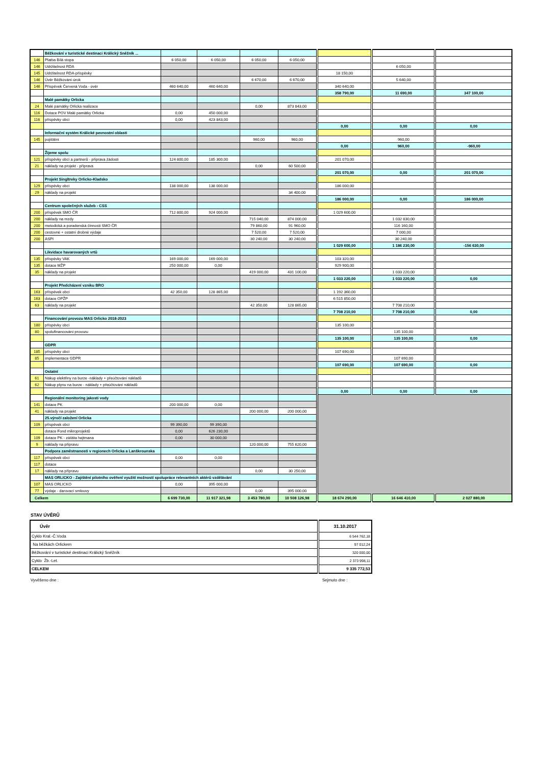| | Běžkování v turistické destinaci Králický Sněžník ... | | | | | | | |
| 146 | Platba Bílá stopa | 6 050,00 | 6 050,00 | 6 050,00 | 6 050,00 | | | |
| 146 | Udržitelnost RDA | | | | | | 6 050,00 | |
| 145 | Udržitelnost RDA-příspěvky | | | | | 18 150,00 | | |
| 146 | Úvěr Běžkování-úrok | | | 6 670,00 | 6 670,00 | | 5 640,00 | |
| 146 | Příspěvek Červená Voda - úvěr | 460 640,00 | 460 640,00 | | | 340 640,00 | | |
| | | | | | | 358 790,00 | 11 690,00 | 347 100,00 |
| | Malé památky Orlicka | | | | | | | |
| 24 | Malé památky Orlicka realizace | | | 0,00 | 873 843,00 | | | |
| 116 | Dotace POV Malé památky Orlicka | 0,00 | 450 000,00 | | | | | |
| 116 | příspěvky obcí | 0,00 | 423 843,00 | | | | | |
| | | | | | | 0,00 | 0,00 | 0,00 |
| | Informační systém Králické pevnostní oblasti | | | | | | | |
| 145 | pojištění | | | 960,00 | 960,00 | | 960,00 | |
| | | | | | | 0,00 | 960,00 | -960,00 |
| | Žijeme spolu | | | | | | | |
| 121 | příspěvky obcí a partnerů - příprava žádosti | 124 800,00 | 185 300,00 | | | 201 070,00 | | |
| 21 | náklady na projekt - příprava | | | 0,00 | 60 500,00 | | | |
| | | | | | | 201 070,00 | 0,00 | 201 070,00 |
| | Projekt Singltreky Orlicko-Kladsko | | | | | | | |
| 129 | příspěvky obcí | 138 000,00 | 138 000,00 | | | 186 000,00 | | |
| 29 | náklady na projekt | | | | 34 400,00 | | | |
| | | | | | | 186 000,00 | 0,00 | 186 000,00 |
| | Centrum společných služeb - CSS | | | | | | | |
| 200 | příspěvek SMO ČR | 712 800,00 | 924 000,00 | | | 1 029 600,00 | | |
| 200 | náklady na mzdy | | | 715 040,00 | 874 000,00 | | 1 032 830,00 | |
| 200 | metodická a poradenská činnosti SMO ČR | | | 79 860,00 | 91 960,00 | | 116 160,00 | |
| 200 | cestovné + ostatní drobné výdaje | | | 7 520,00 | 7 520,00 | | 7 000,00 | |
| 200 | ASPI | | | 30 240,00 | 30 240,00 | | 30 240,00 | |
| | | | | | | 1 029 600,00 | 1 186 230,00 | -156 630,00 |
| | Likvidace havarovaných vrtů | | | | | | | |
| 135 | příspěvky VAK | 169 000,00 | 169 000,00 | | | 103 320,00 | | |
| 135 | dotace MŽP | 250 000,00 | 0,00 | | | 929 900,00 | | |
| 35 | náklady na projekt | | | 419 000,00 | 431 100,00 | | 1 033 220,00 | |
| | | | | | | 1 033 220,00 | 1 033 220,00 | 0,00 |
| | Projekt Předcházení vzniku BRO | | | | | | | |
| 163 | příspěvek obcí | 42 350,00 | 128 865,00 | | | 1 192 360,00 | | |
| 163 | dotace OPŽP | | | | | 6 515 850,00 | | |
| 63 | náklady na projekt | | | 42 350,00 | 128 865,00 | | 7 708 210,00 | |
| | | | | | | 7 708 210,00 | 7 708 210,00 | 0,00 |
| | Financování provozu MAS Orlicko 2018-2023 | | | | | | | |
| 180 | příspěvky obcí | | | | | 135 100,00 | | |
| 80 | spolufinancování provozu | | | | | | 135 100,00 | |
| | | | | | | 135 100,00 | 135 100,00 | 0,00 |
| | GDPR | | | | | | | |
| 185 | příspěvky obcí | | | | | 107 690,00 | | |
| 85 | implementace GDPR | | | | | | 107 690,00 | |
| | | | | | | 107 690,00 | 107 690,00 | 0,00 |
| | Ostatní | | | | | | | |
| 61 | Nákup elektřiny na burze -náklady + přeúčtování nákladů | | | | | | | |
| 62 | Nákup plynu na burze - náklady + přeúčtování nákladů | | | | | | | |
| | | | | | | 0,00 | 0,00 | 0,00 |
| | Regionální monitoring jakosti vody | | | | | | | |
| 141 | dotace PK | 200 000,00 | 0,00 | | | | | |
| 41 | náklady na projekt | | | 200 000,00 | 200 000,00 | | | |
| | 25.výročí založení Orlicka | | | | | | | |
| 109 | příspěvek obcí | 99 390,00 | 99 390,00 | | | | | |
| | dotace Fond mikroprojektů | 0,00 | 626 230,00 | | | | | |
| 109 | dotace PK - záštita hejtmana | 0,00 | 30 000,00 | | | | | |
| 9 | náklady na přípravu | | | 120 000,00 | 755 620,00 | | | |
| | Podpora zaměstnanosti v regionech Orlicka a Lanškrounska | | | | | | | |
| 117 | příspěvek obcí | 0,00 | 0,00 | | | | | |
| 117 | dotace | | | | | | | |
| 17 | náklady na přípravu | | | 0,00 | 30 250,00 | | | |
| | MAS ORLICKO - Zajištění pilotního ověření využití možností spolupráce relevantních aktérů vzdělávání | | | | | | | |
| 107 | MAS ORLICKO | 0,00 | 395 000,00 | | | | | |
| 77 | výdaje - darovací smlouvy | | | 0,00 | 395 000,00 | | | |
| Celkem | | 6 699 730,00 | 11 917 321,98 | 3 453 780,00 | 10 508 126,98 | 18 674 290,00 | 16 646 410,00 | 2 027 880,00 |
STAV ÚVĚRŮ
| Úvěr | 31.10.2017 |
| Cyklo Kral.-Č.Voda | 6 544 762,18 |
| Na běžkách Orlickem | 97 012,24 |
| Běžkování v turistické destinaci Králický Sněžník | 320 000,00 |
| Cyklo Žb.-Let. | 2 373 998,11 |
| CELKEM | 9 335 772,53 |
Vyvěšeno dne : Sejmuto dne :